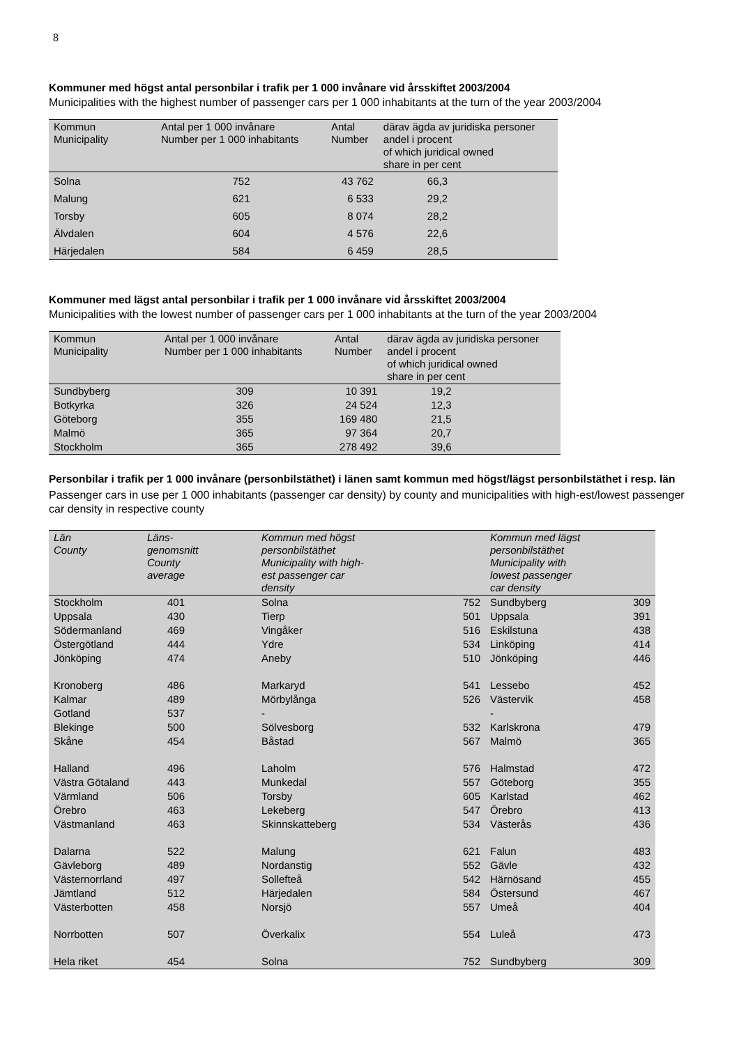8
Kommuner med högst antal personbilar i trafik per 1 000 invånare vid årsskiftet 2003/2004
Municipalities with the highest number of passenger cars per 1 000 inhabitants at the turn of the year 2003/2004
| Kommun Municipality | Antal per 1 000 invånare Number per 1 000 inhabitants | Antal Number | därav ägda av juridiska personer andel i procent of which juridical owned share in per cent |
| --- | --- | --- | --- |
| Solna | 752 | 43 762 | 66,3 |
| Malung | 621 | 6 533 | 29,2 |
| Torsby | 605 | 8 074 | 28,2 |
| Älvdalen | 604 | 4 576 | 22,6 |
| Härjedalen | 584 | 6 459 | 28,5 |
Kommuner med lägst antal personbilar i trafik per 1 000 invånare vid årsskiftet 2003/2004
Municipalities with the lowest number of passenger cars per 1 000 inhabitants at the turn of the year 2003/2004
| Kommun Municipality | Antal per 1 000 invånare Number per 1 000 inhabitants | Antal Number | därav ägda av juridiska personer andel i procent of which juridical owned share in per cent |
| --- | --- | --- | --- |
| Sundbyberg | 309 | 10 391 | 19,2 |
| Botkyrka | 326 | 24 524 | 12,3 |
| Göteborg | 355 | 169 480 | 21,5 |
| Malmö | 365 | 97 364 | 20,7 |
| Stockholm | 365 | 278 492 | 39,6 |
Personbilar i trafik per 1 000 invånare (personbilstäthet) i länen samt kommun med högst/lägst personbilstäthet i resp. län
Passenger cars in use per 1 000 inhabitants (passenger car density) by county and municipalities with high-est/lowest passenger car density in respective county
| Län County | Läns- genomsnitt County average | Kommun med högst personbilstäthet Municipality with high- est passenger car density | | Kommun med lägst personbilstäthet Municipality with lowest passenger car density | |
| --- | --- | --- | --- | --- | --- |
| Stockholm | 401 | Solna | 752 | Sundbyberg | 309 |
| Uppsala | 430 | Tierp | 501 | Uppsala | 391 |
| Södermanland | 469 | Vingåker | 516 | Eskilstuna | 438 |
| Östergötland | 444 | Ydre | 534 | Linköping | 414 |
| Jönköping | 474 | Aneby | 510 | Jönköping | 446 |
| Kronoberg | 486 | Markaryd | 541 | Lessebo | 452 |
| Kalmar | 489 | Mörbylånga | 526 | Västervik | 458 |
| Gotland | 537 | - | | - | |
| Blekinge | 500 | Sölvesborg | 532 | Karlskrona | 479 |
| Skåne | 454 | Båstad | 567 | Malmö | 365 |
| Halland | 496 | Laholm | 576 | Halmstad | 472 |
| Västra Götaland | 443 | Munkedal | 557 | Göteborg | 355 |
| Värmland | 506 | Torsby | 605 | Karlstad | 462 |
| Örebro | 463 | Lekeberg | 547 | Örebro | 413 |
| Västmanland | 463 | Skinnskatteberg | 534 | Västerås | 436 |
| Dalarna | 522 | Malung | 621 | Falun | 483 |
| Gävleborg | 489 | Nordanstig | 552 | Gävle | 432 |
| Västernorrland | 497 | Sollefteå | 542 | Härnösand | 455 |
| Jämtland | 512 | Härjedalen | 584 | Östersund | 467 |
| Västerbotten | 458 | Norsjö | 557 | Umeå | 404 |
| Norrbotten | 507 | Överkalix | 554 | Luleå | 473 |
| Hela riket | 454 | Solna | 752 | Sundbyberg | 309 |